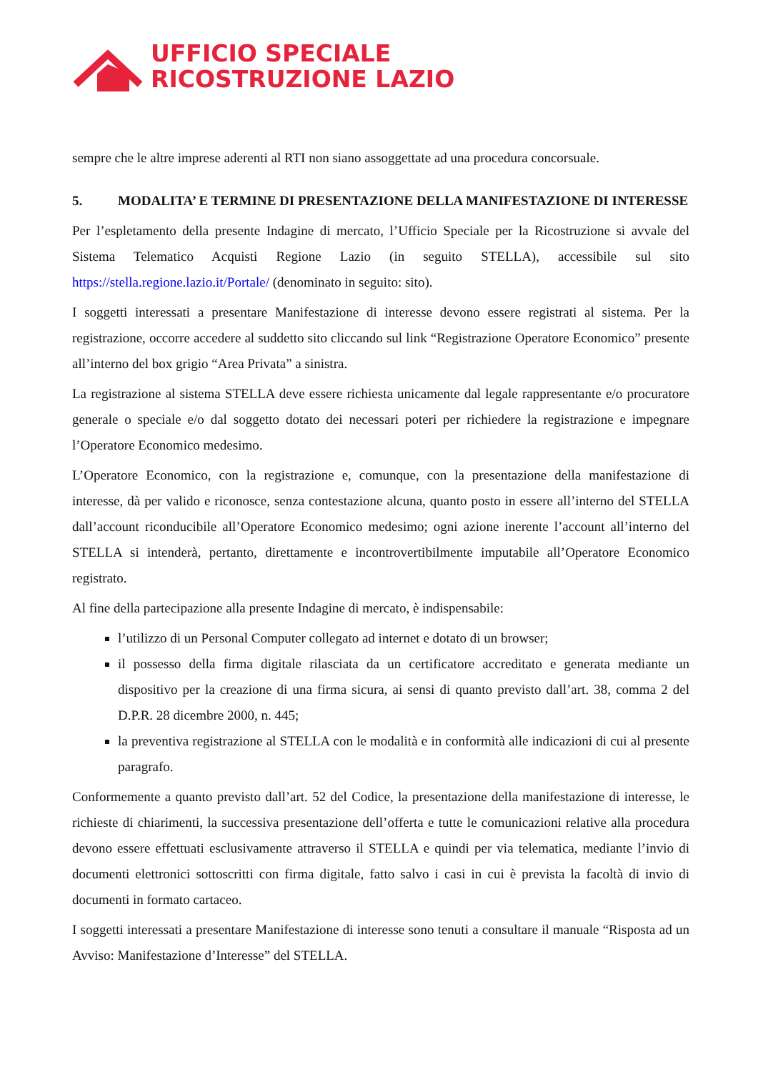UFFICIO SPECIALE
RICOSTRUZIONE LAZIO
sempre che le altre imprese aderenti al RTI non siano assoggettate ad una procedura concorsuale.
5. MODALITA’ E TERMINE DI PRESENTAZIONE DELLA MANIFESTAZIONE DI INTERESSE
Per l’espletamento della presente Indagine di mercato, l’Ufficio Speciale per la Ricostruzione si avvale del Sistema Telematico Acquisti Regione Lazio (in seguito STELLA), accessibile sul sito https://stella.regione.lazio.it/Portale/ (denominato in seguito: sito).
I soggetti interessati a presentare Manifestazione di interesse devono essere registrati al sistema. Per la registrazione, occorre accedere al suddetto sito cliccando sul link “Registrazione Operatore Economico” presente all’interno del box grigio “Area Privata” a sinistra.
La registrazione al sistema STELLA deve essere richiesta unicamente dal legale rappresentante e/o procuratore generale o speciale e/o dal soggetto dotato dei necessari poteri per richiedere la registrazione e impegnare l’Operatore Economico medesimo.
L’Operatore Economico, con la registrazione e, comunque, con la presentazione della manifestazione di interesse, dà per valido e riconosce, senza contestazione alcuna, quanto posto in essere all’interno del STELLA dall’account riconducibile all’Operatore Economico medesimo; ogni azione inerente l’account all’interno del STELLA si intenderà, pertanto, direttamente e incontrovertibilmente imputabile all’Operatore Economico registrato.
Al fine della partecipazione alla presente Indagine di mercato, è indispensabile:
l’utilizzo di un Personal Computer collegato ad internet e dotato di un browser;
il possesso della firma digitale rilasciata da un certificatore accreditato e generata mediante un dispositivo per la creazione di una firma sicura, ai sensi di quanto previsto dall’art. 38, comma 2 del D.P.R. 28 dicembre 2000, n. 445;
la preventiva registrazione al STELLA con le modalità e in conformità alle indicazioni di cui al presente paragrafo.
Conformemente a quanto previsto dall’art. 52 del Codice, la presentazione della manifestazione di interesse, le richieste di chiarimenti, la successiva presentazione dell’offerta e tutte le comunicazioni relative alla procedura devono essere effettuati esclusivamente attraverso il STELLA e quindi per via telematica, mediante l’invio di documenti elettronici sottoscritti con firma digitale, fatto salvo i casi in cui è prevista la facoltà di invio di documenti in formato cartaceo.
I soggetti interessati a presentare Manifestazione di interesse sono tenuti a consultare il manuale “Risposta ad un Avviso: Manifestazione d’Interesse” del STELLA.